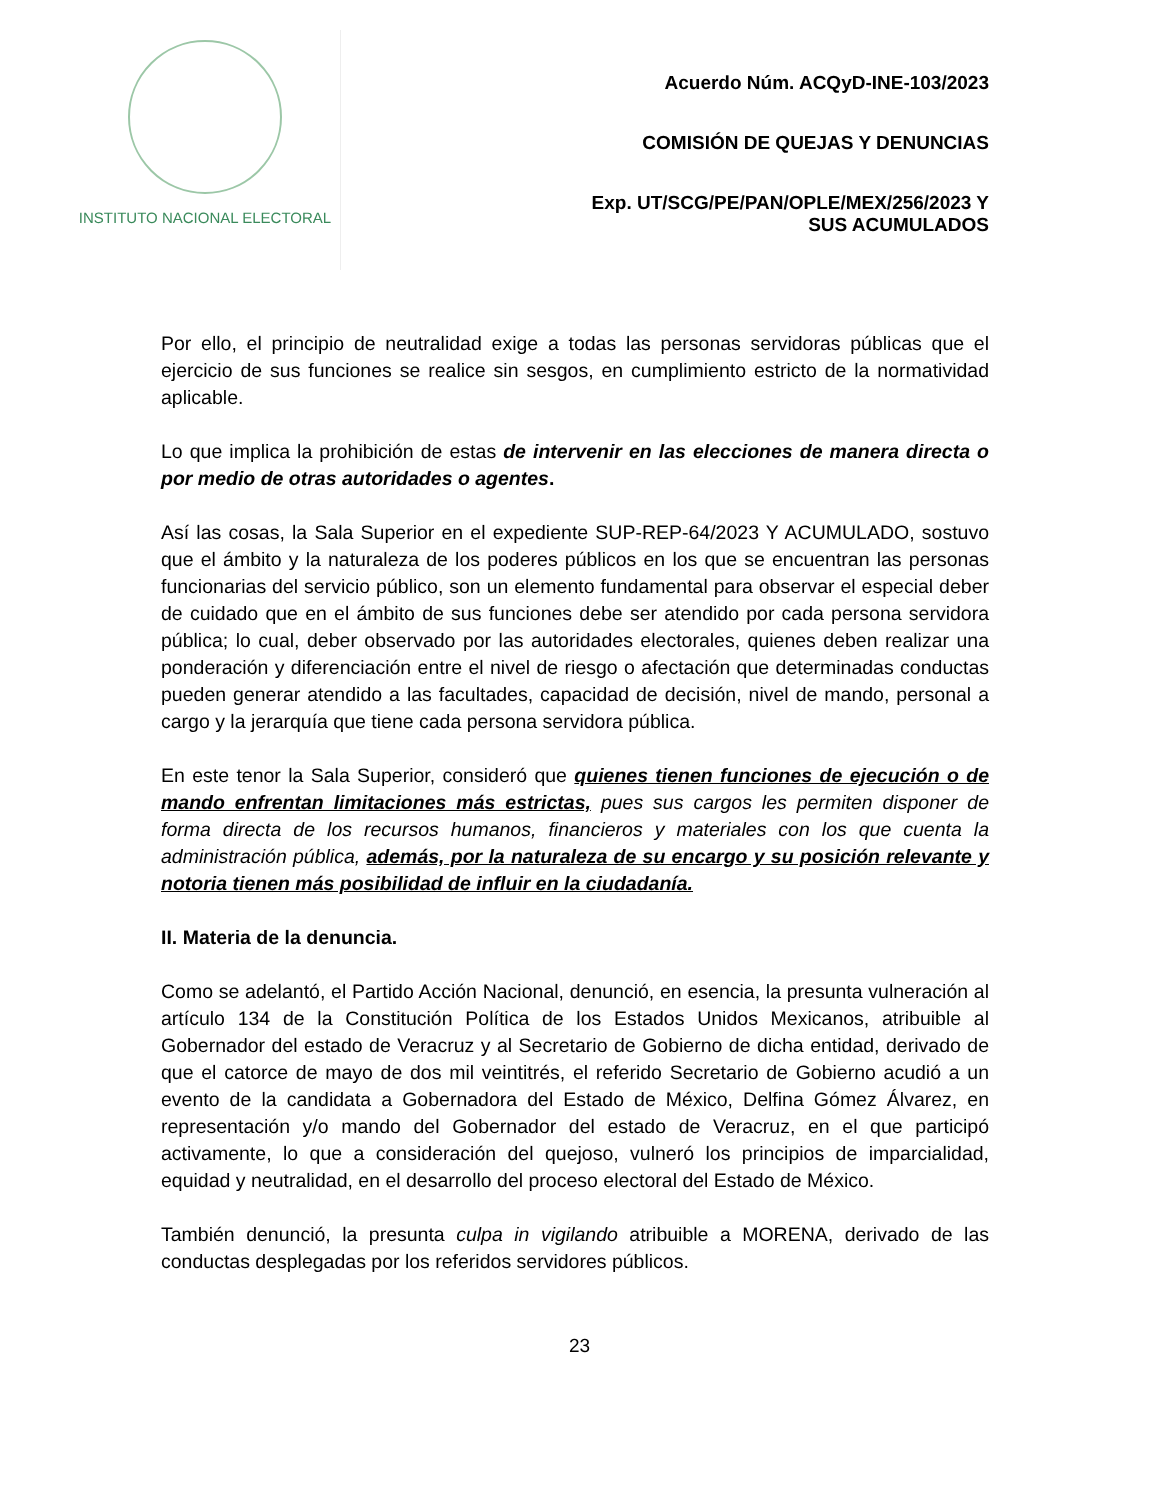INSTITUTO NACIONAL ELECTORAL
Acuerdo Núm. ACQyD-INE-103/2023
COMISIÓN DE QUEJAS Y DENUNCIAS
Exp. UT/SCG/PE/PAN/OPLE/MEX/256/2023 Y
SUS ACUMULADOS
Por ello, el principio de neutralidad exige a todas las personas servidoras públicas que el ejercicio de sus funciones se realice sin sesgos, en cumplimiento estricto de la normatividad aplicable.
Lo que implica la prohibición de estas de intervenir en las elecciones de manera directa o por medio de otras autoridades o agentes.
Así las cosas, la Sala Superior en el expediente SUP-REP-64/2023 Y ACUMULADO, sostuvo que el ámbito y la naturaleza de los poderes públicos en los que se encuentran las personas funcionarias del servicio público, son un elemento fundamental para observar el especial deber de cuidado que en el ámbito de sus funciones debe ser atendido por cada persona servidora pública; lo cual, deber observado por las autoridades electorales, quienes deben realizar una ponderación y diferenciación entre el nivel de riesgo o afectación que determinadas conductas pueden generar atendido a las facultades, capacidad de decisión, nivel de mando, personal a cargo y la jerarquía que tiene cada persona servidora pública.
En este tenor la Sala Superior, consideró que quienes tienen funciones de ejecución o de mando enfrentan limitaciones más estrictas, pues sus cargos les permiten disponer de forma directa de los recursos humanos, financieros y materiales con los que cuenta la administración pública, además, por la naturaleza de su encargo y su posición relevante y notoria tienen más posibilidad de influir en la ciudadanía.
II. Materia de la denuncia.
Como se adelantó, el Partido Acción Nacional, denunció, en esencia, la presunta vulneración al artículo 134 de la Constitución Política de los Estados Unidos Mexicanos, atribuible al Gobernador del estado de Veracruz y al Secretario de Gobierno de dicha entidad, derivado de que el catorce de mayo de dos mil veintitrés, el referido Secretario de Gobierno acudió a un evento de la candidata a Gobernadora del Estado de México, Delfina Gómez Álvarez, en representación y/o mando del Gobernador del estado de Veracruz, en el que participó activamente, lo que a consideración del quejoso, vulneró los principios de imparcialidad, equidad y neutralidad, en el desarrollo del proceso electoral del Estado de México.
También denunció, la presunta culpa in vigilando atribuible a MORENA, derivado de las conductas desplegadas por los referidos servidores públicos.
23